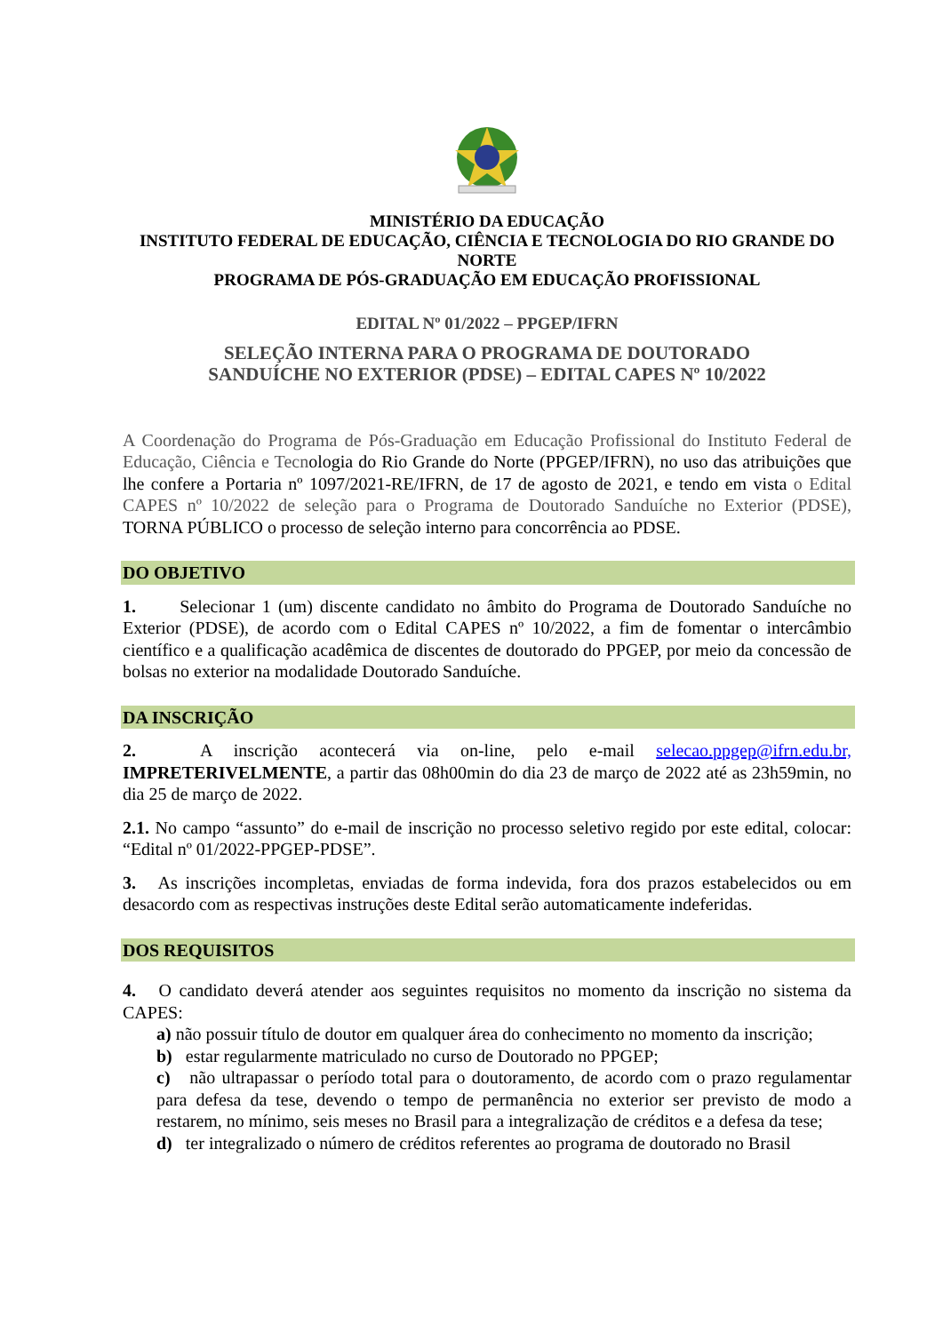MINISTÉRIO DA EDUCAÇÃO
INSTITUTO FEDERAL DE EDUCAÇÃO, CIÊNCIA E TECNOLOGIA DO RIO GRANDE DO NORTE
PROGRAMA DE PÓS-GRADUAÇÃO EM EDUCAÇÃO PROFISSIONAL
EDITAL Nº 01/2022 – PPGEP/IFRN
SELEÇÃO INTERNA PARA O PROGRAMA DE DOUTORADO
SANDUÍCHE NO EXTERIOR (PDSE) – EDITAL CAPES Nº 10/2022
A Coordenação do Programa de Pós-Graduação em Educação Profissional do Instituto Federal de Educação, Ciência e Tecnologia do Rio Grande do Norte (PPGEP/IFRN), no uso das atribuições que lhe confere a Portaria nº 1097/2021-RE/IFRN, de 17 de agosto de 2021, e tendo em vista o Edital CAPES nº 10/2022 de seleção para o Programa de Doutorado Sanduíche no Exterior (PDSE), TORNA PÚBLICO o processo de seleção interno para concorrência ao PDSE.
DO OBJETIVO
1. Selecionar 1 (um) discente candidato no âmbito do Programa de Doutorado Sanduíche no Exterior (PDSE), de acordo com o Edital CAPES nº 10/2022, a fim de fomentar o intercâmbio científico e a qualificação acadêmica de discentes de doutorado do PPGEP, por meio da concessão de bolsas no exterior na modalidade Doutorado Sanduíche.
DA INSCRIÇÃO
2. A inscrição acontecerá via on-line, pelo e-mail selecao.ppgep@ifrn.edu.br, IMPRETERIVELMENTE, a partir das 08h00min do dia 23 de março de 2022 até as 23h59min, no dia 25 de março de 2022.
2.1. No campo “assunto” do e-mail de inscrição no processo seletivo regido por este edital, colocar: “Edital nº 01/2022-PPGEP-PDSE”.
3. As inscrições incompletas, enviadas de forma indevida, fora dos prazos estabelecidos ou em desacordo com as respectivas instruções deste Edital serão automaticamente indeferidas.
DOS REQUISITOS
4. O candidato deverá atender aos seguintes requisitos no momento da inscrição no sistema da CAPES:
a) não possuir título de doutor em qualquer área do conhecimento no momento da inscrição;
b) estar regularmente matriculado no curso de Doutorado no PPGEP;
c) não ultrapassar o período total para o doutoramento, de acordo com o prazo regulamentar para defesa da tese, devendo o tempo de permanência no exterior ser previsto de modo a restarem, no mínimo, seis meses no Brasil para a integralização de créditos e a defesa da tese;
d) ter integralizado o número de créditos referentes ao programa de doutorado no Brasil